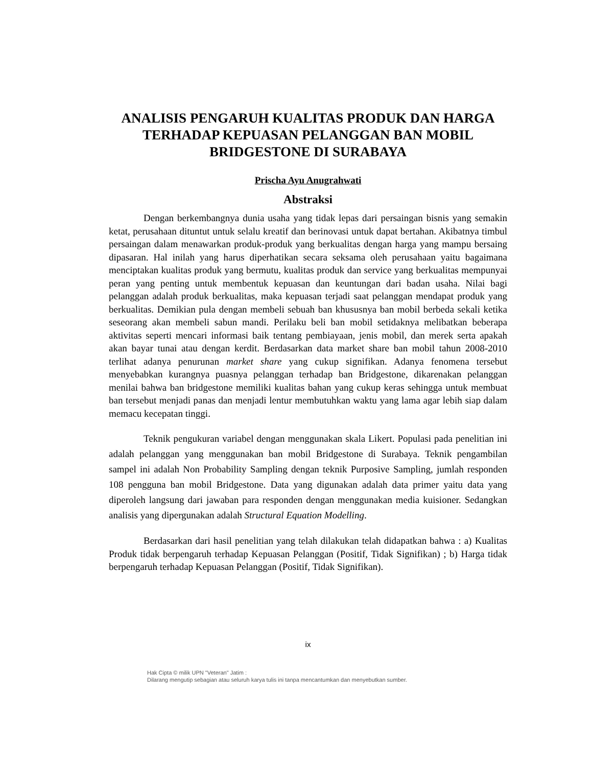ANALISIS PENGARUH KUALITAS PRODUK DAN HARGA TERHADAP KEPUASAN PELANGGAN BAN MOBIL BRIDGESTONE DI SURABAYA
Prischa Ayu Anugrahwati
Abstraksi
Dengan berkembangnya dunia usaha yang tidak lepas dari persaingan bisnis yang semakin ketat, perusahaan dituntut untuk selalu kreatif dan berinovasi untuk dapat bertahan. Akibatnya timbul persaingan dalam menawarkan produk-produk yang berkualitas dengan harga yang mampu bersaing dipasaran. Hal inilah yang harus diperhatikan secara seksama oleh perusahaan yaitu bagaimana menciptakan kualitas produk yang bermutu, kualitas produk dan service yang berkualitas mempunyai peran yang penting untuk membentuk kepuasan dan keuntungan dari badan usaha. Nilai bagi pelanggan adalah produk berkualitas, maka kepuasan terjadi saat pelanggan mendapat produk yang berkualitas. Demikian pula dengan membeli sebuah ban khususnya ban mobil berbeda sekali ketika seseorang akan membeli sabun mandi. Perilaku beli ban mobil setidaknya melibatkan beberapa aktivitas seperti mencari informasi baik tentang pembiayaan, jenis mobil, dan merek serta apakah akan bayar tunai atau dengan kerdit. Berdasarkan data market share ban mobil tahun 2008-2010 terlihat adanya penurunan market share yang cukup signifikan. Adanya fenomena tersebut menyebabkan kurangnya puasnya pelanggan terhadap ban Bridgestone, dikarenakan pelanggan menilai bahwa ban bridgestone memiliki kualitas bahan yang cukup keras sehingga untuk membuat ban tersebut menjadi panas dan menjadi lentur membutuhkan waktu yang lama agar lebih siap dalam memacu kecepatan tinggi.
Teknik pengukuran variabel dengan menggunakan skala Likert. Populasi pada penelitian ini adalah pelanggan yang menggunakan ban mobil Bridgestone di Surabaya. Teknik pengambilan sampel ini adalah Non Probability Sampling dengan teknik Purposive Sampling, jumlah responden 108 pengguna ban mobil Bridgestone. Data yang digunakan adalah data primer yaitu data yang diperoleh langsung dari jawaban para responden dengan menggunakan media kuisioner. Sedangkan analisis yang dipergunakan adalah Structural Equation Modelling.
Berdasarkan dari hasil penelitian yang telah dilakukan telah didapatkan bahwa : a) Kualitas Produk tidak berpengaruh terhadap Kepuasan Pelanggan (Positif, Tidak Signifikan) ; b) Harga tidak berpengaruh terhadap Kepuasan Pelanggan (Positif, Tidak Signifikan).
ix
Hak Cipta © milik UPN "Veteran" Jatim :
Dilarang mengutip sebagian atau seluruh karya tulis ini tanpa mencantumkan dan menyebutkan sumber.